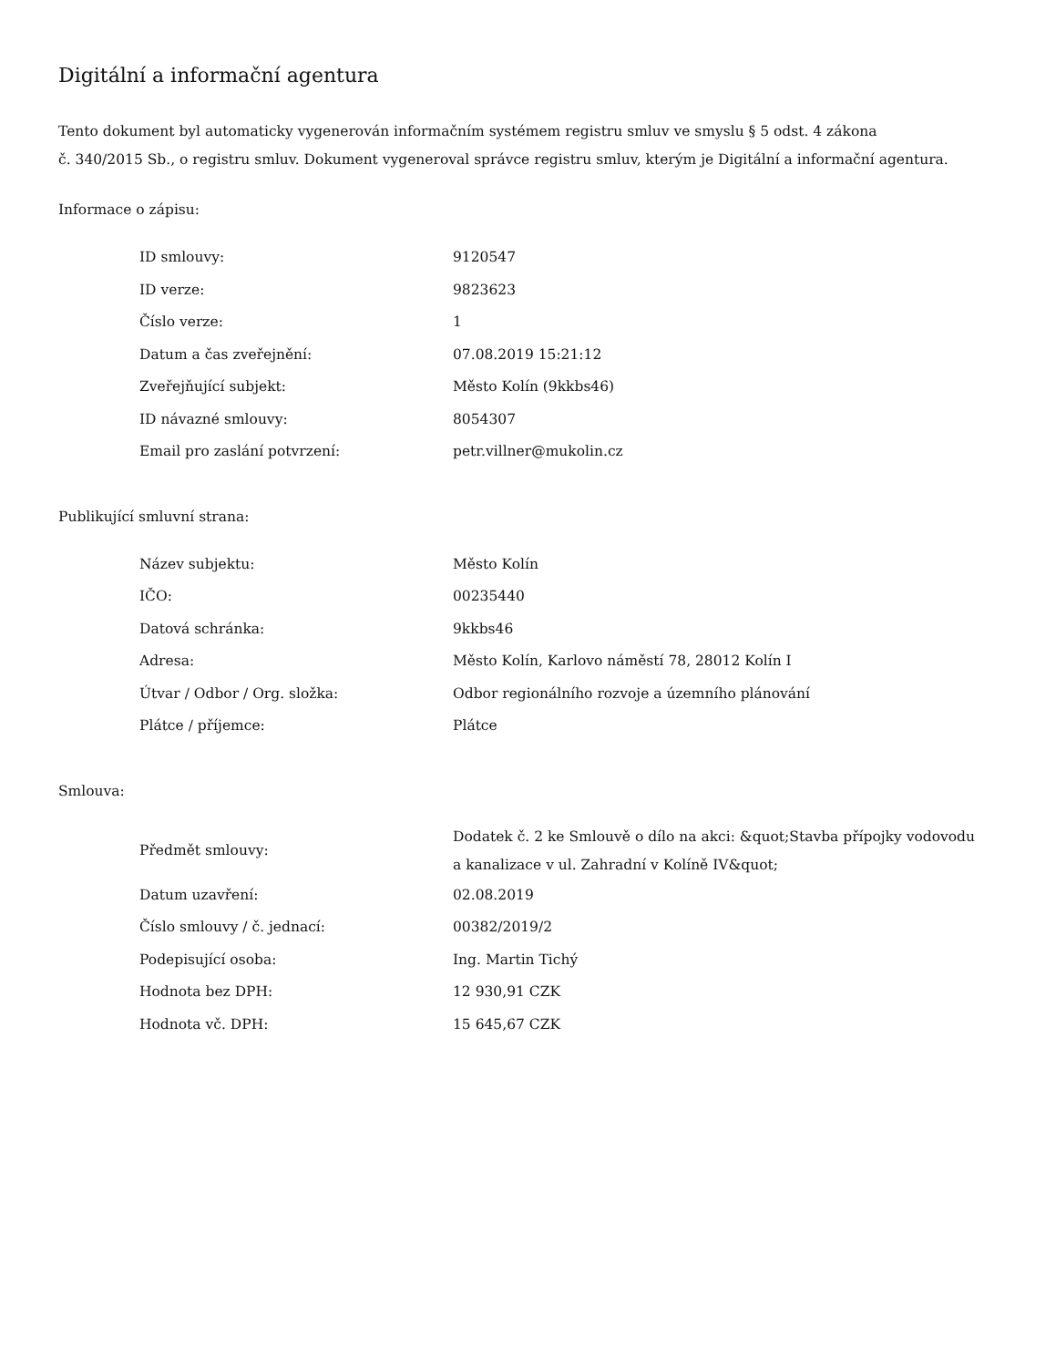Digitální a informační agentura
Tento dokument byl automaticky vygenerován informačním systémem registru smluv ve smyslu § 5 odst. 4 zákona
č. 340/2015 Sb., o registru smluv. Dokument vygeneroval správce registru smluv, kterým je Digitální a informační agentura.
Informace o zápisu:
| ID smlouvy: | 9120547 |
| ID verze: | 9823623 |
| Číslo verze: | 1 |
| Datum a čas zveřejnění: | 07.08.2019 15:21:12 |
| Zveřejňující subjekt: | Město Kolín (9kkbs46) |
| ID návazné smlouvy: | 8054307 |
| Email pro zaslání potvrzení: | petr.villner@mukolin.cz |
Publikující smluvní strana:
| Název subjektu: | Město Kolín |
| IČO: | 00235440 |
| Datová schránka: | 9kkbs46 |
| Adresa: | Město Kolín, Karlovo náměstí 78, 28012 Kolín I |
| Útvar / Odbor / Org. složka: | Odbor regionálního rozvoje a územního plánování |
| Plátce / příjemce: | Plátce |
Smlouva:
| Předmět smlouvy: | Dodatek č. 2 ke Smlouvě o dílo na akci: &quot;Stavba přípojky vodovodu a kanalizace v ul. Zahradní v Kolíně IV&quot; |
| Datum uzavření: | 02.08.2019 |
| Číslo smlouvy / č. jednací: | 00382/2019/2 |
| Podepisující osoba: | Ing. Martin Tichý |
| Hodnota bez DPH: | 12 930,91 CZK |
| Hodnota vč. DPH: | 15 645,67 CZK |